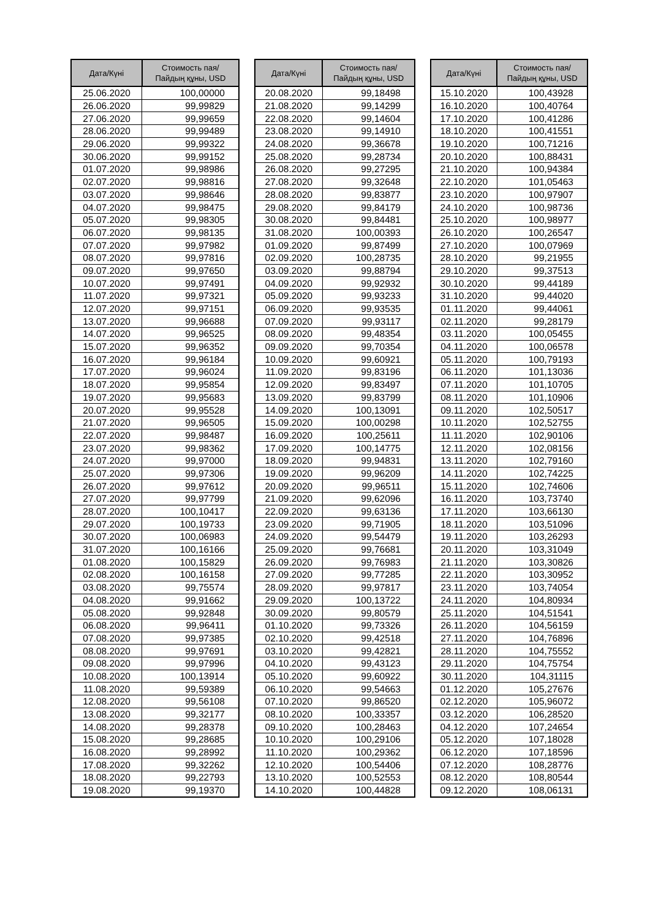| Дата/Күні | Стоимость пая/ Пайдың құны, USD |
| --- | --- |
| 25.06.2020 | 100,00000 |
| 26.06.2020 | 99,99829 |
| 27.06.2020 | 99,99659 |
| 28.06.2020 | 99,99489 |
| 29.06.2020 | 99,99322 |
| 30.06.2020 | 99,99152 |
| 01.07.2020 | 99,98986 |
| 02.07.2020 | 99,98816 |
| 03.07.2020 | 99,98646 |
| 04.07.2020 | 99,98475 |
| 05.07.2020 | 99,98305 |
| 06.07.2020 | 99,98135 |
| 07.07.2020 | 99,97982 |
| 08.07.2020 | 99,97816 |
| 09.07.2020 | 99,97650 |
| 10.07.2020 | 99,97491 |
| 11.07.2020 | 99,97321 |
| 12.07.2020 | 99,97151 |
| 13.07.2020 | 99,96688 |
| 14.07.2020 | 99,96525 |
| 15.07.2020 | 99,96352 |
| 16.07.2020 | 99,96184 |
| 17.07.2020 | 99,96024 |
| 18.07.2020 | 99,95854 |
| 19.07.2020 | 99,95683 |
| 20.07.2020 | 99,95528 |
| 21.07.2020 | 99,96505 |
| 22.07.2020 | 99,98487 |
| 23.07.2020 | 99,98362 |
| 24.07.2020 | 99,97000 |
| 25.07.2020 | 99,97306 |
| 26.07.2020 | 99,97612 |
| 27.07.2020 | 99,97799 |
| 28.07.2020 | 100,10417 |
| 29.07.2020 | 100,19733 |
| 30.07.2020 | 100,06983 |
| 31.07.2020 | 100,16166 |
| 01.08.2020 | 100,15829 |
| 02.08.2020 | 100,16158 |
| 03.08.2020 | 99,75574 |
| 04.08.2020 | 99,91662 |
| 05.08.2020 | 99,92848 |
| 06.08.2020 | 99,96411 |
| 07.08.2020 | 99,97385 |
| 08.08.2020 | 99,97691 |
| 09.08.2020 | 99,97996 |
| 10.08.2020 | 100,13914 |
| 11.08.2020 | 99,59389 |
| 12.08.2020 | 99,56108 |
| 13.08.2020 | 99,32177 |
| 14.08.2020 | 99,28378 |
| 15.08.2020 | 99,28685 |
| 16.08.2020 | 99,28992 |
| 17.08.2020 | 99,32262 |
| 18.08.2020 | 99,22793 |
| 19.08.2020 | 99,19370 |
| Дата/Күні | Стоимость пая/ Пайдың құны, USD |
| --- | --- |
| 20.08.2020 | 99,18498 |
| 21.08.2020 | 99,14299 |
| 22.08.2020 | 99,14604 |
| 23.08.2020 | 99,14910 |
| 24.08.2020 | 99,36678 |
| 25.08.2020 | 99,28734 |
| 26.08.2020 | 99,27295 |
| 27.08.2020 | 99,32648 |
| 28.08.2020 | 99,83877 |
| 29.08.2020 | 99,84179 |
| 30.08.2020 | 99,84481 |
| 31.08.2020 | 100,00393 |
| 01.09.2020 | 99,87499 |
| 02.09.2020 | 100,28735 |
| 03.09.2020 | 99,88794 |
| 04.09.2020 | 99,92932 |
| 05.09.2020 | 99,93233 |
| 06.09.2020 | 99,93535 |
| 07.09.2020 | 99,93117 |
| 08.09.2020 | 99,48354 |
| 09.09.2020 | 99,70354 |
| 10.09.2020 | 99,60921 |
| 11.09.2020 | 99,83196 |
| 12.09.2020 | 99,83497 |
| 13.09.2020 | 99,83799 |
| 14.09.2020 | 100,13091 |
| 15.09.2020 | 100,00298 |
| 16.09.2020 | 100,25611 |
| 17.09.2020 | 100,14775 |
| 18.09.2020 | 99,94831 |
| 19.09.2020 | 99,96209 |
| 20.09.2020 | 99,96511 |
| 21.09.2020 | 99,62096 |
| 22.09.2020 | 99,63136 |
| 23.09.2020 | 99,71905 |
| 24.09.2020 | 99,54479 |
| 25.09.2020 | 99,76681 |
| 26.09.2020 | 99,76983 |
| 27.09.2020 | 99,77285 |
| 28.09.2020 | 99,97817 |
| 29.09.2020 | 100,13722 |
| 30.09.2020 | 99,80579 |
| 01.10.2020 | 99,73326 |
| 02.10.2020 | 99,42518 |
| 03.10.2020 | 99,42821 |
| 04.10.2020 | 99,43123 |
| 05.10.2020 | 99,60922 |
| 06.10.2020 | 99,54663 |
| 07.10.2020 | 99,86520 |
| 08.10.2020 | 100,33357 |
| 09.10.2020 | 100,28463 |
| 10.10.2020 | 100,29106 |
| 11.10.2020 | 100,29362 |
| 12.10.2020 | 100,54406 |
| 13.10.2020 | 100,52553 |
| 14.10.2020 | 100,44828 |
| Дата/Күні | Стоимость пая/ Пайдың құны, USD |
| --- | --- |
| 15.10.2020 | 100,43928 |
| 16.10.2020 | 100,40764 |
| 17.10.2020 | 100,41286 |
| 18.10.2020 | 100,41551 |
| 19.10.2020 | 100,71216 |
| 20.10.2020 | 100,88431 |
| 21.10.2020 | 100,94384 |
| 22.10.2020 | 101,05463 |
| 23.10.2020 | 100,97907 |
| 24.10.2020 | 100,98736 |
| 25.10.2020 | 100,98977 |
| 26.10.2020 | 100,26547 |
| 27.10.2020 | 100,07969 |
| 28.10.2020 | 99,21955 |
| 29.10.2020 | 99,37513 |
| 30.10.2020 | 99,44189 |
| 31.10.2020 | 99,44020 |
| 01.11.2020 | 99,44061 |
| 02.11.2020 | 99,28179 |
| 03.11.2020 | 100,05455 |
| 04.11.2020 | 100,06578 |
| 05.11.2020 | 100,79193 |
| 06.11.2020 | 101,13036 |
| 07.11.2020 | 101,10705 |
| 08.11.2020 | 101,10906 |
| 09.11.2020 | 102,50517 |
| 10.11.2020 | 102,52755 |
| 11.11.2020 | 102,90106 |
| 12.11.2020 | 102,08156 |
| 13.11.2020 | 102,79160 |
| 14.11.2020 | 102,74225 |
| 15.11.2020 | 102,74606 |
| 16.11.2020 | 103,73740 |
| 17.11.2020 | 103,66130 |
| 18.11.2020 | 103,51096 |
| 19.11.2020 | 103,26293 |
| 20.11.2020 | 103,31049 |
| 21.11.2020 | 103,30826 |
| 22.11.2020 | 103,30952 |
| 23.11.2020 | 103,74054 |
| 24.11.2020 | 104,80934 |
| 25.11.2020 | 104,51541 |
| 26.11.2020 | 104,56159 |
| 27.11.2020 | 104,76896 |
| 28.11.2020 | 104,75552 |
| 29.11.2020 | 104,75754 |
| 30.11.2020 | 104,31115 |
| 01.12.2020 | 105,27676 |
| 02.12.2020 | 105,96072 |
| 03.12.2020 | 106,28520 |
| 04.12.2020 | 107,24654 |
| 05.12.2020 | 107,18028 |
| 06.12.2020 | 107,18596 |
| 07.12.2020 | 108,28776 |
| 08.12.2020 | 108,80544 |
| 09.12.2020 | 108,06131 |